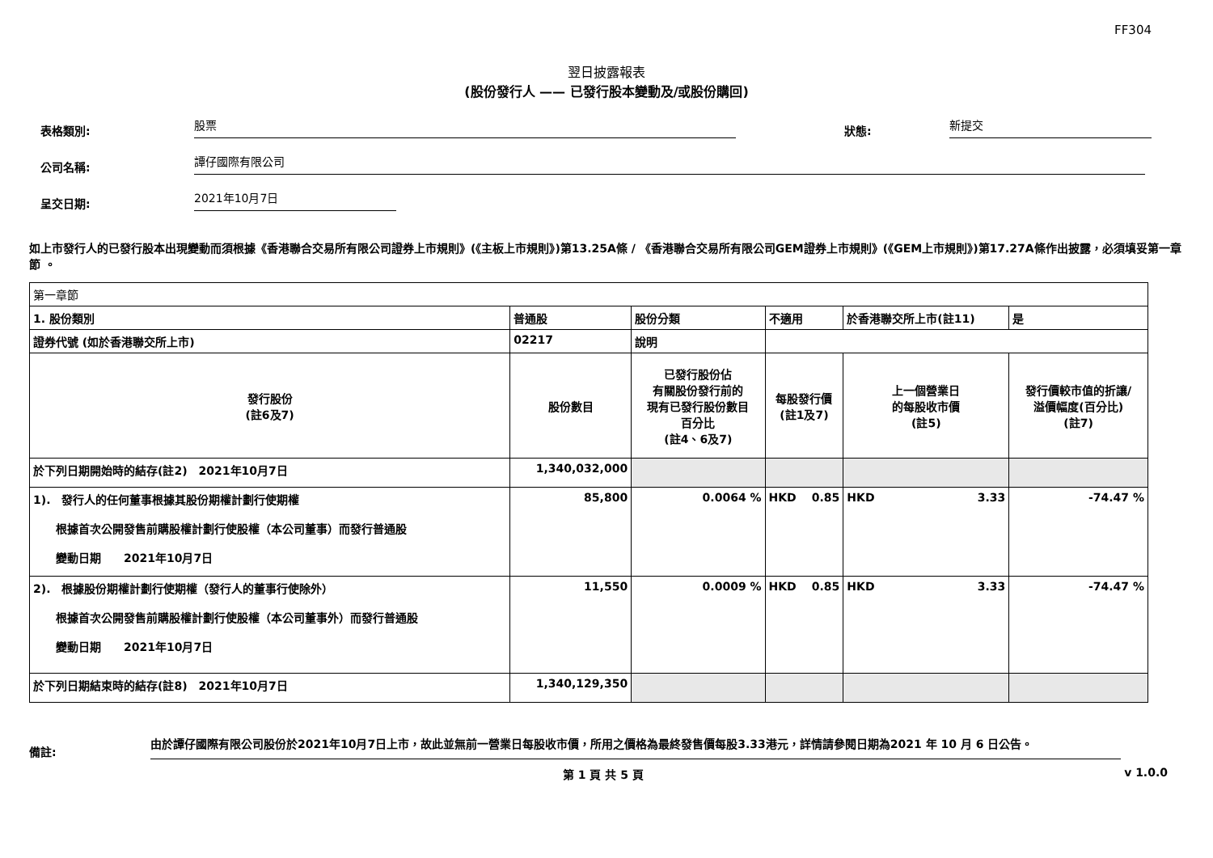FF304
翌日披露報表
(股份發行人 —— 已發行股本變動及/或股份購回)
表格類別:
股票
狀態:
新提交
公司名稱:
譚仔國際有限公司
呈交日期:
2021年10月7日
如上市發行人的已發行股本出現變動而須根據《香港聯合交易所有限公司證券上市規則》(《主板上市規則》)第13.25A條 / 《香港聯合交易所有限公司GEM證券上市規則》(《GEM上市規則》)第17.27A條作出披露，必須填妥第一章節 。
| 第一章節 | | | | | | | |
| 1. 股份類別 | | 普通股 | 股份分類 | 不適用 | | 於香港聯交所上市(註11) | 是 |
| 證券代號 (如於香港聯交所上市) | 02217 | | 說明 | | | | |
| 發行股份 (註6及7) | | 股份數目 | 已發行股份佔 有關股份發行前的 現有已發行股份數目 百分比 (註4、6及7) | | 每股發行價 (註1及7) | 上一個營業日 的每股收市價 (註5) | 發行價較市值的折讓/ 溢價幅度(百分比) (註7) |
| 於下列日期開始時的結存(註2) 2021年10月7日 | | 1,340,032,000 | | | | | |
| 1). 發行人的任何董事根據其股份期權計劃行使期權 根據首次公開發售前購股權計劃行使股權（本公司董事）而發行普通股 變動日期 2021年10月7日 | | 85,800 | 0.0064 % | | HKD 0.85 | HKD 3.33 | -74.47 % |
| 2). 根據股份期權計劃行使期權（發行人的董事行使除外） 根據首次公開發售前購股權計劃行使股權（本公司董事外）而發行普通股 變動日期 2021年10月7日 | | 11,550 | 0.0009 % | | HKD 0.85 | HKD 3.33 | -74.47 % |
| 於下列日期結束時的結存(註8) 2021年10月7日 | | 1,340,129,350 | | | | | |
備註:
由於譚仔國際有限公司股份於2021年10月7日上市，故此並無前一營業日每股收市價，所用之價格為最終發售價每股3.33港元，詳情請參閱日期為2021 年 10 月 6 日公告。
第 1 頁 共 5 頁 v 1.0.0